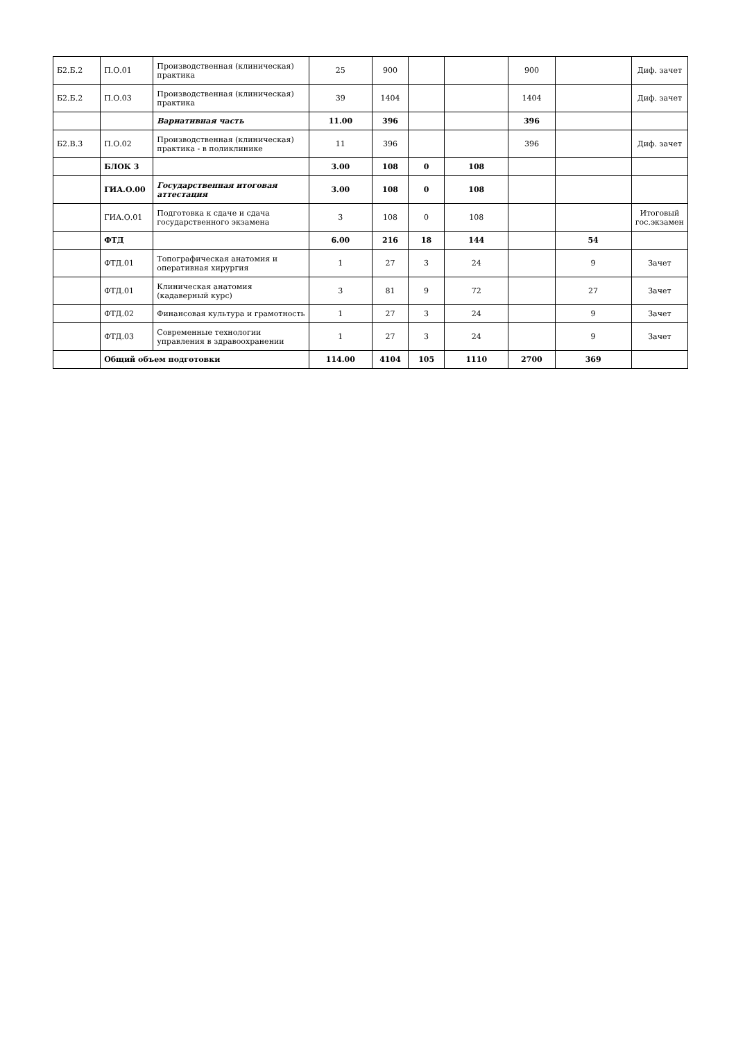| Б2.Б.2 | П.О.01 | Производственная (клиническая) практика | 25 | 900 | | | 900 | | Диф. зачет |
| Б2.Б.2 | П.О.03 | Производственная (клиническая) практика | 39 | 1404 | | | 1404 | | Диф. зачет |
| | | Вариативная часть | 11.00 | 396 | | | 396 | | |
| Б2.В.3 | П.О.02 | Производственная (клиническая) практика - в поликлинике | 11 | 396 | | | 396 | | Диф. зачет |
| | БЛОК 3 | | 3.00 | 108 | 0 | 108 | | | |
| | ГИА.О.00 | Государственная итоговая аттестация | 3.00 | 108 | 0 | 108 | | | |
| | ГИА.О.01 | Подготовка к сдаче и сдача государственного экзамена | 3 | 108 | 0 | 108 | | | Итоговый гос.экзамен |
| | ФТД | | 6.00 | 216 | 18 | 144 | | 54 | |
| | ФТД.01 | Топографическая анатомия и оперативная хирургия | 1 | 27 | 3 | 24 | | 9 | Зачет |
| | ФТД.01 | Клиническая анатомия (кадаверный курс) | 3 | 81 | 9 | 72 | | 27 | Зачет |
| | ФТД.02 | Финансовая культура и грамотность | 1 | 27 | 3 | 24 | | 9 | Зачет |
| | ФТД.03 | Современные технологии управления в здравоохранении | 1 | 27 | 3 | 24 | | 9 | Зачет |
| | Общий объем подготовки | | 114.00 | 4104 | 105 | 1110 | 2700 | 369 | |